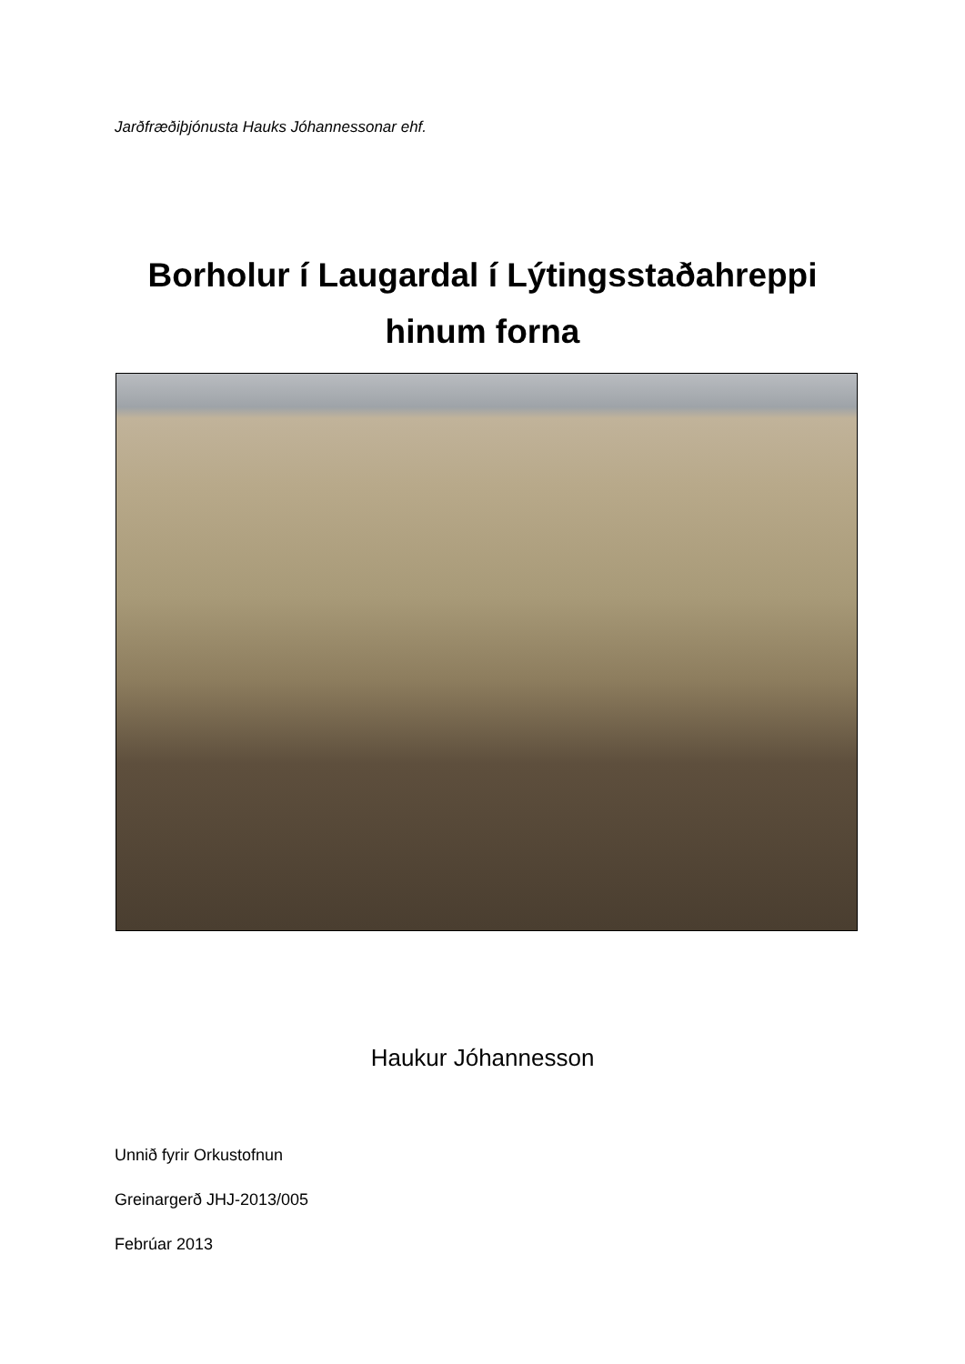Jarðfræðiþjónusta Hauks Jóhannessonar ehf.
Borholur í Laugardal í Lýtingsstaðahreppi
hinum forna
Haukur Jóhannesson
Unnið fyrir Orkustofnun
Greinargerð JHJ-2013/005
Febrúar 2013